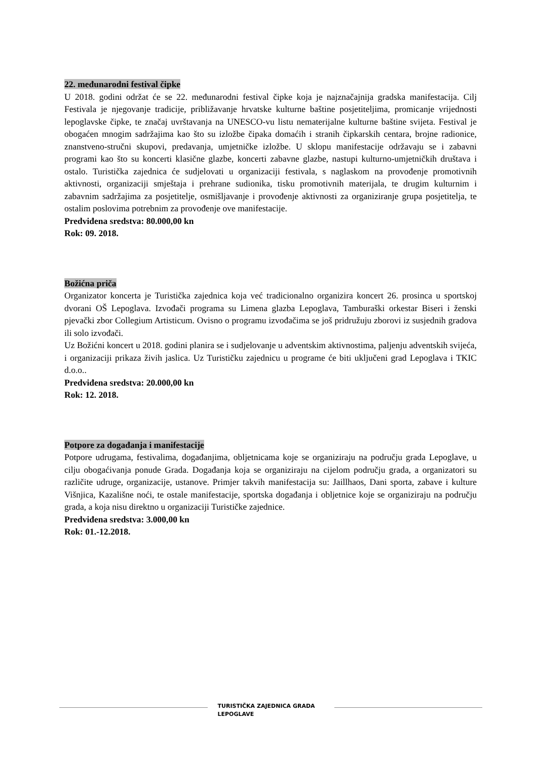22. međunarodni festival čipke
U 2018. godini održat će se 22. međunarodni festival čipke koja je najznačajnija gradska manifestacija. Cilj Festivala je njegovanje tradicije, približavanje hrvatske kulturne baštine posjetiteljima, promicanje vrijednosti lepoglavske čipke, te značaj uvrštavanja na UNESCO-vu listu nematerijalne kulturne baštine svijeta. Festival je obogaćen mnogim sadržajima kao što su izložbe čipaka domaćih i stranih čipkarskih centara, brojne radionice, znanstveno-stručni skupovi, predavanja, umjetničke izložbe. U sklopu manifestacije održavaju se i zabavni programi kao što su koncerti klasične glazbe, koncerti zabavne glazbe, nastupi kulturno-umjetničkih društava i ostalo. Turistička zajednica će sudjelovati u organizaciji festivala, s naglaskom na provođenje promotivnih aktivnosti, organizaciji smještaja i prehrane sudionika, tisku promotivnih materijala, te drugim kulturnim i zabavnim sadržajima za posjetitelje, osmišljavanje i provođenje aktivnosti za organiziranje grupa posjetitelja, te ostalim poslovima potrebnim za provođenje ove manifestacije.
Predviđena sredstva: 80.000,00 kn
Rok: 09. 2018.
Božićna priča
Organizator koncerta je Turistička zajednica koja već tradicionalno organizira koncert 26. prosinca u sportskoj dvorani OŠ Lepoglava. Izvođači programa su Limena glazba Lepoglava, Tamburaški orkestar Biseri i ženski pjevački zbor Collegium Artisticum. Ovisno o programu izvođačima se još pridružuju zborovi iz susjednih gradova ili solo izvođači.
Uz Božićni koncert u 2018. godini planira se i sudjelovanje u adventskim aktivnostima, paljenju adventskih svijeća, i organizaciji prikaza živih jaslica. Uz Turističku zajednicu u programe će biti uključeni grad Lepoglava i TKIC d.o.o..
Predviđena sredstva: 20.000,00 kn
Rok: 12. 2018.
Potpore za događanja i manifestacije
Potpore udrugama, festivalima, događanjima, obljetnicama koje se organiziraju na području grada Lepoglave, u cilju obogaćivanja ponude Grada. Događanja koja se organiziraju na cijelom području grada, a organizatori su različite udruge, organizacije, ustanove. Primjer takvih manifestacija su: Jaillhaos, Dani sporta, zabave i kulture Višnjica, Kazališne noći, te ostale manifestacije, sportska događanja i obljetnice koje se organiziraju na području grada, a koja nisu direktno u organizaciji Turističke zajednice.
Predviđena sredstva: 3.000,00 kn
Rok: 01.-12.2018.
TURISTIČKA ZAJEDNICA GRADA LEPOGLAVE